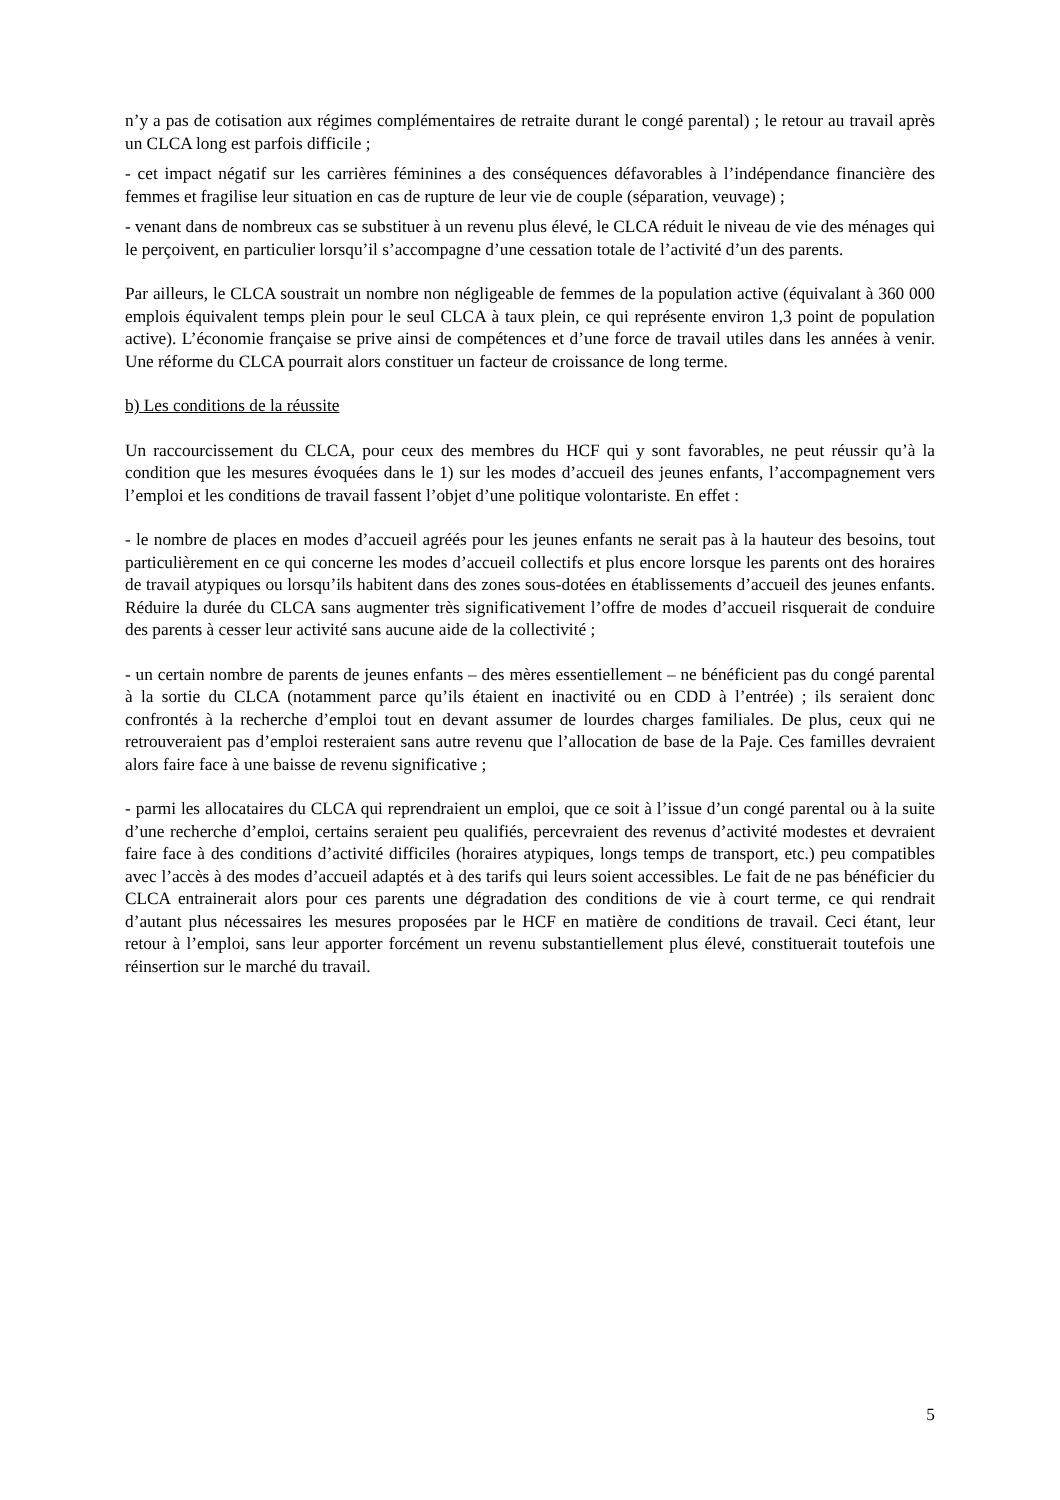n’y a pas de cotisation aux régimes complémentaires de retraite durant le congé parental) ; le retour au travail après un CLCA long est parfois difficile ;
- cet impact négatif sur les carrières féminines a des conséquences défavorables à l’indépendance financière des femmes et fragilise leur situation en cas de rupture de leur vie de couple (séparation, veuvage) ;
- venant dans de nombreux cas se substituer à un revenu plus élevé, le CLCA réduit le niveau de vie des ménages qui le perçoivent, en particulier lorsqu’il s’accompagne d’une cessation totale de l’activité d’un des parents.
Par ailleurs, le CLCA soustrait un nombre non négligeable de femmes de la population active (équivalant à 360 000 emplois équivalent temps plein pour le seul CLCA à taux plein, ce qui représente environ 1,3 point de population active). L’économie française se prive ainsi de compétences et d’une force de travail utiles dans les années à venir. Une réforme du CLCA pourrait alors constituer un facteur de croissance de long terme.
b) Les conditions de la réussite
Un raccourcissement du CLCA, pour ceux des membres du HCF qui y sont favorables, ne peut réussir qu’à la condition que les mesures évoquées dans le 1) sur les modes d’accueil des jeunes enfants, l’accompagnement vers l’emploi et les conditions de travail fassent l’objet d’une politique volontariste. En effet :
- le nombre de places en modes d’accueil agréés pour les jeunes enfants ne serait pas à la hauteur des besoins, tout particulièrement en ce qui concerne les modes d’accueil collectifs et plus encore lorsque les parents ont des horaires de travail atypiques ou lorsqu’ils habitent dans des zones sous-dotées en établissements d’accueil des jeunes enfants. Réduire la durée du CLCA sans augmenter très significativement l’offre de modes d’accueil risquerait de conduire des parents à cesser leur activité sans aucune aide de la collectivité ;
- un certain nombre de parents de jeunes enfants – des mères essentiellement – ne bénéficient pas du congé parental à la sortie du CLCA (notamment parce qu’ils étaient en inactivité ou en CDD à l’entrée) ; ils seraient donc confrontés à la recherche d’emploi tout en devant assumer de lourdes charges familiales. De plus, ceux qui ne retrouveraient pas d’emploi resteraient sans autre revenu que l’allocation de base de la Paje. Ces familles devraient alors faire face à une baisse de revenu significative ;
- parmi les allocataires du CLCA qui reprendraient un emploi, que ce soit à l’issue d’un congé parental ou à la suite d’une recherche d’emploi, certains seraient peu qualifiés, percevraient des revenus d’activité modestes et devraient faire face à des conditions d’activité difficiles (horaires atypiques, longs temps de transport, etc.) peu compatibles avec l’accès à des modes d’accueil adaptés et à des tarifs qui leurs soient accessibles. Le fait de ne pas bénéficier du CLCA entrainerait alors pour ces parents une dégradation des conditions de vie à court terme, ce qui rendrait d’autant plus nécessaires les mesures proposées par le HCF en matière de conditions de travail. Ceci étant, leur retour à l’emploi, sans leur apporter forcément un revenu substantiellement plus élevé, constituerait toutefois une réinsertion sur le marché du travail.
5